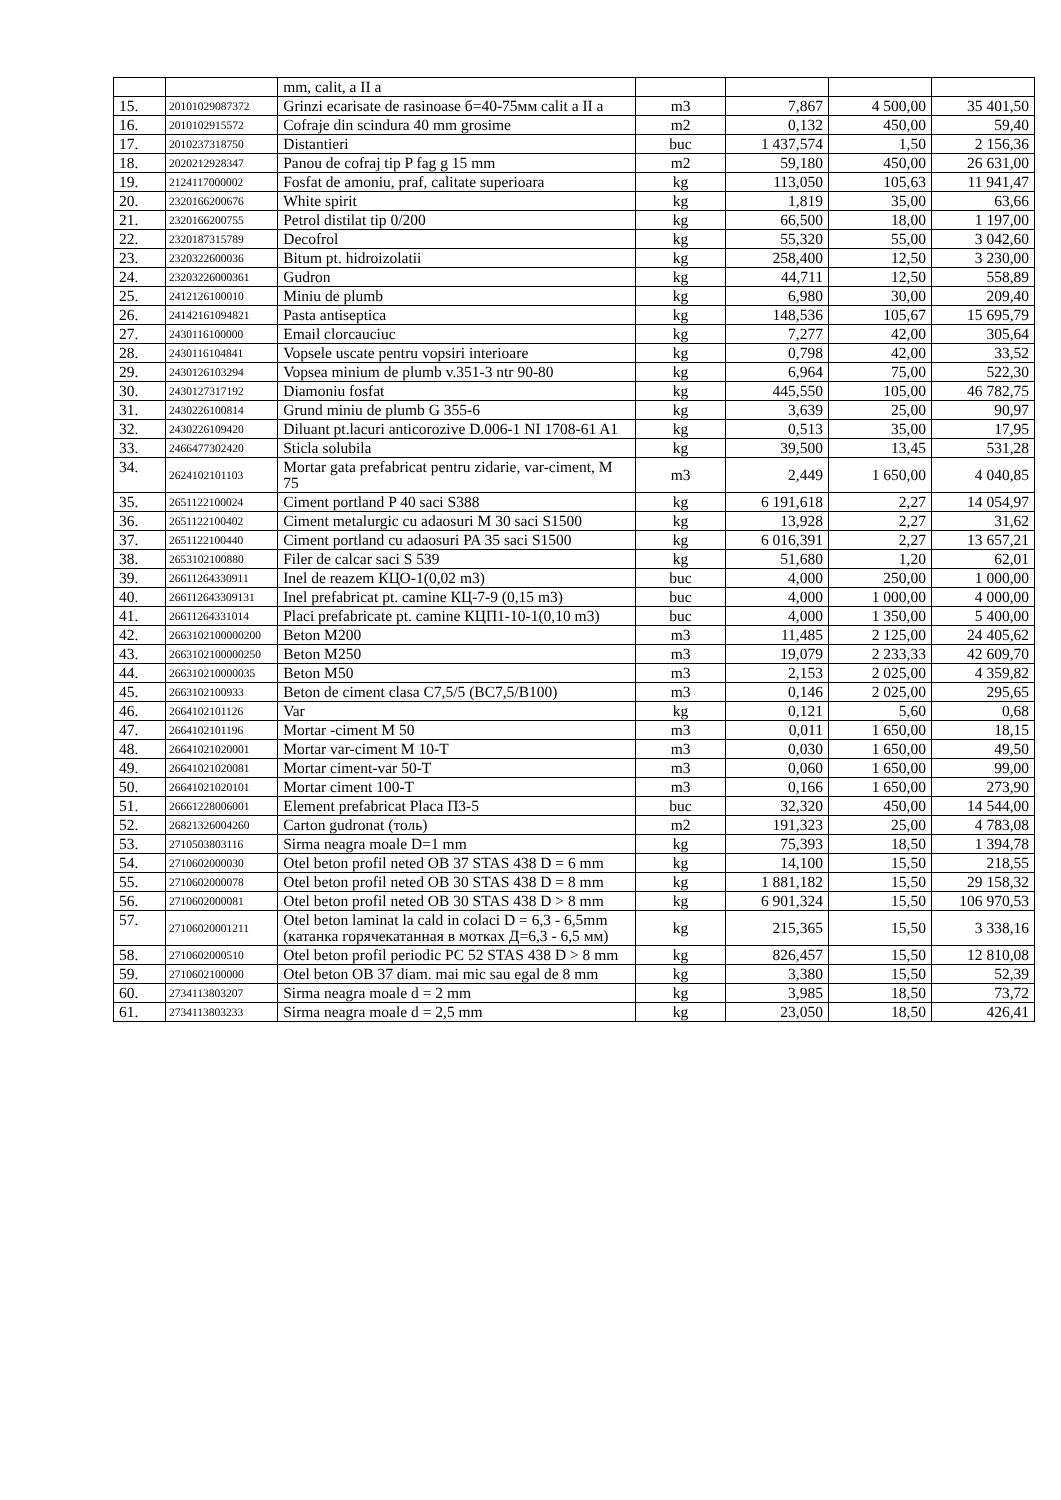| | | mm, calit, a II a | | | | |
| 15. | 20101029087372 | Grinzi ecarisate de rasinoase б=40-75мм calit a II a | m3 | 7,867 | 4 500,00 | 35 401,50 |
| 16. | 2010102915572 | Cofraje din scindura 40 mm grosime | m2 | 0,132 | 450,00 | 59,40 |
| 17. | 2010237318750 | Distantieri | buc | 1 437,574 | 1,50 | 2 156,36 |
| 18. | 2020212928347 | Panou de cofraj tip P fag g 15 mm | m2 | 59,180 | 450,00 | 26 631,00 |
| 19. | 2124117000002 | Fosfat de amoniu, praf, calitate superioara | kg | 113,050 | 105,63 | 11 941,47 |
| 20. | 2320166200676 | White spirit | kg | 1,819 | 35,00 | 63,66 |
| 21. | 2320166200755 | Petrol distilat tip 0/200 | kg | 66,500 | 18,00 | 1 197,00 |
| 22. | 2320187315789 | Decofrol | kg | 55,320 | 55,00 | 3 042,60 |
| 23. | 2320322600036 | Bitum pt. hidroizolatii | kg | 258,400 | 12,50 | 3 230,00 |
| 24. | 23203226000361 | Gudron | kg | 44,711 | 12,50 | 558,89 |
| 25. | 2412126100010 | Miniu de plumb | kg | 6,980 | 30,00 | 209,40 |
| 26. | 24142161094821 | Pasta antiseptica | kg | 148,536 | 105,67 | 15 695,79 |
| 27. | 2430116100000 | Email clorcauciuc | kg | 7,277 | 42,00 | 305,64 |
| 28. | 2430116104841 | Vopsele uscate pentru vopsiri interioare | kg | 0,798 | 42,00 | 33,52 |
| 29. | 2430126103294 | Vopsea minium de plumb v.351-3 ntr 90-80 | kg | 6,964 | 75,00 | 522,30 |
| 30. | 2430127317192 | Diamoniu fosfat | kg | 445,550 | 105,00 | 46 782,75 |
| 31. | 2430226100814 | Grund miniu de plumb G 355-6 | kg | 3,639 | 25,00 | 90,97 |
| 32. | 2430226109420 | Diluant pt.lacuri anticorozive D.006-1 NI 1708-61 A1 | kg | 0,513 | 35,00 | 17,95 |
| 33. | 2466477302420 | Sticla solubila | kg | 39,500 | 13,45 | 531,28 |
| 34. | 2624102101103 | Mortar gata prefabricat pentru zidarie, var-ciment, M 75 | m3 | 2,449 | 1 650,00 | 4 040,85 |
| 35. | 2651122100024 | Ciment portland P 40 saci S388 | kg | 6 191,618 | 2,27 | 14 054,97 |
| 36. | 2651122100402 | Ciment metalurgic cu adaosuri M 30 saci S1500 | kg | 13,928 | 2,27 | 31,62 |
| 37. | 2651122100440 | Ciment portland cu adaosuri PA 35 saci S1500 | kg | 6 016,391 | 2,27 | 13 657,21 |
| 38. | 2653102100880 | Filer de calcar saci S 539 | kg | 51,680 | 1,20 | 62,01 |
| 39. | 26611264330911 | Inel de reazem КЦО-1(0,02 m3) | buc | 4,000 | 250,00 | 1 000,00 |
| 40. | 266112643309131 | Inel prefabricat pt. camine КЦ-7-9 (0,15 m3) | buc | 4,000 | 1 000,00 | 4 000,00 |
| 41. | 26611264331014 | Placi prefabricate pt. camine КЦП1-10-1(0,10 m3) | buc | 4,000 | 1 350,00 | 5 400,00 |
| 42. | 2663102100000200 | Beton M200 | m3 | 11,485 | 2 125,00 | 24 405,62 |
| 43. | 2663102100000250 | Beton M250 | m3 | 19,079 | 2 233,33 | 42 609,70 |
| 44. | 266310210000035 | Beton M50 | m3 | 2,153 | 2 025,00 | 4 359,82 |
| 45. | 2663102100933 | Beton de ciment clasa C7,5/5 (BC7,5/B100) | m3 | 0,146 | 2 025,00 | 295,65 |
| 46. | 2664102101126 | Var | kg | 0,121 | 5,60 | 0,68 |
| 47. | 2664102101196 | Mortar -ciment M 50 | m3 | 0,011 | 1 650,00 | 18,15 |
| 48. | 26641021020001 | Mortar var-ciment M 10-T | m3 | 0,030 | 1 650,00 | 49,50 |
| 49. | 26641021020081 | Mortar ciment-var 50-T | m3 | 0,060 | 1 650,00 | 99,00 |
| 50. | 26641021020101 | Mortar ciment 100-T | m3 | 0,166 | 1 650,00 | 273,90 |
| 51. | 26661228006001 | Element prefabricat Placa П3-5 | buc | 32,320 | 450,00 | 14 544,00 |
| 52. | 26821326004260 | Carton gudronat (толь) | m2 | 191,323 | 25,00 | 4 783,08 |
| 53. | 2710503803116 | Sirma neagra moale D=1 mm | kg | 75,393 | 18,50 | 1 394,78 |
| 54. | 2710602000030 | Otel beton profil neted OB 37 STAS 438 D = 6 mm | kg | 14,100 | 15,50 | 218,55 |
| 55. | 2710602000078 | Otel beton profil neted OB 30 STAS 438 D = 8 mm | kg | 1 881,182 | 15,50 | 29 158,32 |
| 56. | 2710602000081 | Otel beton profil neted OB 30 STAS 438 D > 8 mm | kg | 6 901,324 | 15,50 | 106 970,53 |
| 57. | 27106020001211 | Otel beton laminat la cald in colaci D = 6,3 - 6,5mm (катанка горячекатанная в мотках Д=6,3 - 6,5 мм) | kg | 215,365 | 15,50 | 3 338,16 |
| 58. | 2710602000510 | Otel beton profil periodic PC 52 STAS 438 D > 8 mm | kg | 826,457 | 15,50 | 12 810,08 |
| 59. | 2710602100000 | Otel beton OB 37 diam. mai mic sau egal de 8 mm | kg | 3,380 | 15,50 | 52,39 |
| 60. | 2734113803207 | Sirma neagra moale d = 2 mm | kg | 3,985 | 18,50 | 73,72 |
| 61. | 2734113803233 | Sirma neagra moale d = 2,5 mm | kg | 23,050 | 18,50 | 426,41 |